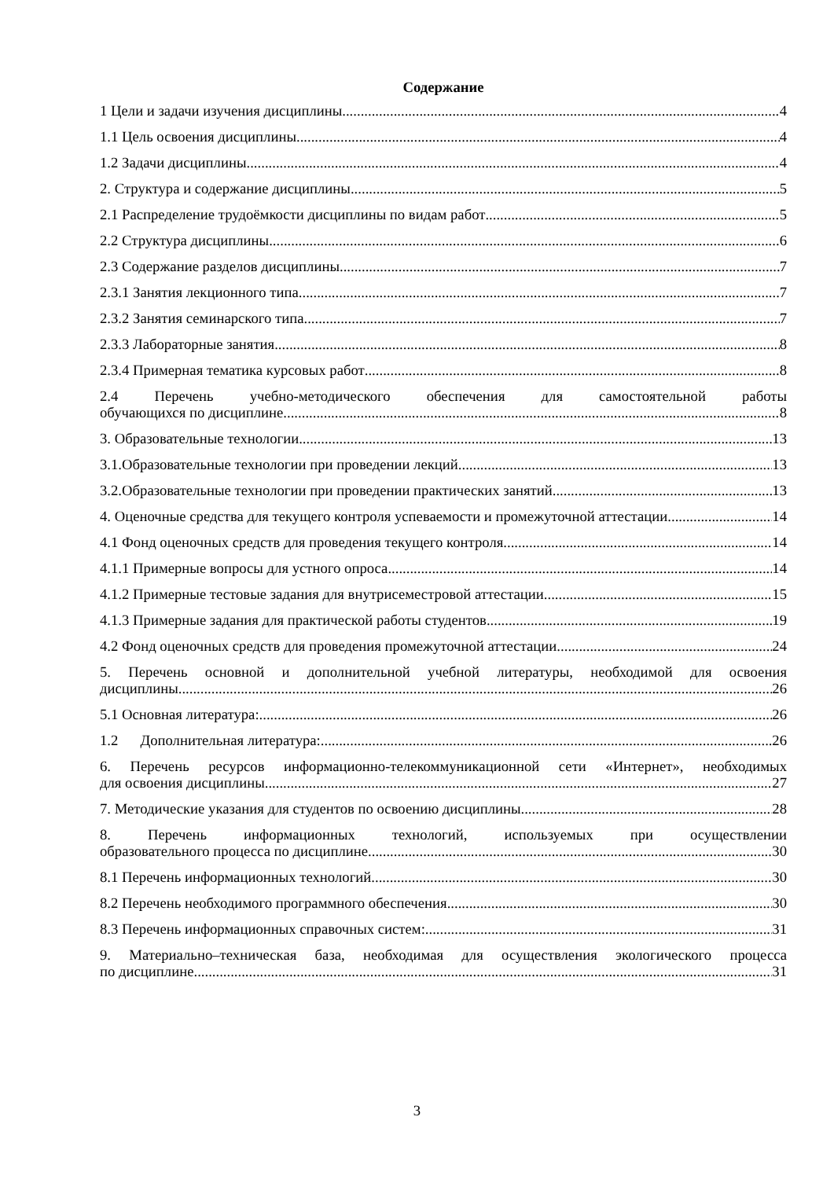Содержание
1 Цели и задачи изучения дисциплины 4
1.1 Цель освоения дисциплины 4
1.2 Задачи дисциплины 4
2. Структура и содержание дисциплины 5
2.1 Распределение трудоёмкости дисциплины по видам работ 5
2.2 Структура дисциплины 6
2.3 Содержание разделов дисциплины 7
2.3.1 Занятия лекционного типа 7
2.3.2 Занятия семинарского типа 7
2.3.3 Лабораторные занятия. 8
2.3.4 Примерная тематика курсовых работ 8
2.4 Перечень учебно-методического обеспечения для самостоятельной работы
обучающихся по дисциплине 8
3. Образовательные технологии. 13
3.1.Образовательные технологии при проведении лекций 13
3.2.Образовательные технологии при проведении практических занятий 13
4. Оценочные средства для текущего контроля успеваемости и промежуточной аттестации 14
4.1 Фонд оценочных средств для проведения текущего контроля 14
4.1.1 Примерные вопросы для устного опроса 14
4.1.2 Примерные тестовые задания для внутрисеместровой аттестации 15
4.1.3 Примерные задания для практической работы студентов 19
4.2 Фонд оценочных средств для проведения промежуточной аттестации 24
5. Перечень основной и дополнительной учебной литературы, необходимой для освоения
дисциплины 26
5.1 Основная литература: 26
1.2 Дополнительная литература: 26
6. Перечень ресурсов информационно-телекоммуникационной сети «Интернет», необходимых
для освоения дисциплины. 27
7. Методические указания для студентов по освоению дисциплины 28
8. Перечень информационных технологий, используемых при осуществлении
образовательного процесса по дисциплине 30
8.1 Перечень информационных технологий. 30
8.2 Перечень необходимого программного обеспечения. 30
8.3 Перечень информационных справочных систем: 31
9. Материально–техническая база, необходимая для осуществления экологического процесса
по дисциплине 31
3